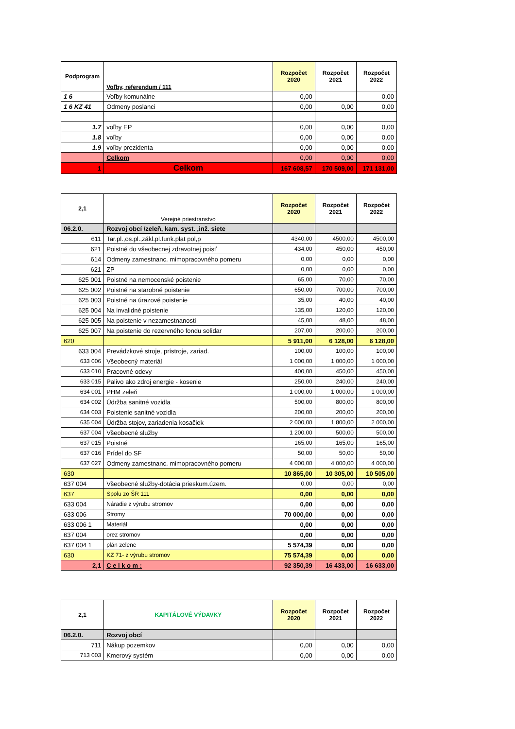| Podprogram | Voľby, referendum / 111 | Rozpočet 2020 | Rozpočet 2021 | Rozpočet 2022 |
| --- | --- | --- | --- | --- |
| 1 6 | Voľby komunálne | 0,00 | | 0,00 |
| 1 6 KZ 41 | Odmeny poslanci | 0,00 | 0,00 | 0,00 |
| 1.7 | voľby EP | 0,00 | 0,00 | 0,00 |
| 1.8 | voľby | 0,00 | 0,00 | 0,00 |
| 1.9 | voľby prezidenta | 0,00 | 0,00 | 0,00 |
| | Celkom | 0,00 | 0,00 | 0,00 |
| 1 | Celkom | 167 608,57 | 170 509,00 | 171 131,00 |
| 2,1 | Verejné priestranstvo | Rozpočet 2020 | Rozpočet 2021 | Rozpočet 2022 |
| --- | --- | --- | --- | --- |
| 06.2.0. | Rozvoj obcí /zeleň, kam. syst. ,inž. siete | | | |
| 611 | Tar.pl.,os.pl.,zákl.pl.funk.plat pol,p | 4340,00 | 4500,00 | 4500,00 |
| 621 | Poistné do všeobecnej zdravotnej poisť | 434,00 | 450,00 | 450,00 |
| 614 | Odmeny zamestnanc. mimopracovného pomeru | 0,00 | 0,00 | 0,00 |
| 621 | ZP | 0,00 | 0,00 | 0,00 |
| 625 001 | Poistné na nemocenské poistenie | 65,00 | 70,00 | 70,00 |
| 625 002 | Poistné na starobné poistenie | 650,00 | 700,00 | 700,00 |
| 625 003 | Poistné na úrazové poistenie | 35,00 | 40,00 | 40,00 |
| 625 004 | Na invalidné poistenie | 135,00 | 120,00 | 120,00 |
| 625 005 | Na poistenie v nezamestnanosti | 45,00 | 48,00 | 48,00 |
| 625 007 | Na poistenie do rezervného fondu solidar | 207,00 | 200,00 | 200,00 |
| 620 | | 5 911,00 | 6 128,00 | 6 128,00 |
| 633 004 | Prevádzkové stroje, prístroje, zariad. | 100,00 | 100,00 | 100,00 |
| 633 006 | Všeobecný materiál | 1 000,00 | 1 000,00 | 1 000,00 |
| 633 010 | Pracovné odevy | 400,00 | 450,00 | 450,00 |
| 633 015 | Palivo ako zdroj energie - kosenie | 250,00 | 240,00 | 240,00 |
| 634 001 | PHM zeleň | 1 000,00 | 1 000,00 | 1 000,00 |
| 634 002 | Údržba sanitné vozidla | 500,00 | 800,00 | 800,00 |
| 634 003 | Poistenie sanitné vozidla | 200,00 | 200,00 | 200,00 |
| 635 004 | Údržba stojov, zariadenia kosačiek | 2 000,00 | 1 800,00 | 2 000,00 |
| 637 004 | Všeobecné služby | 1 200,00 | 500,00 | 500,00 |
| 637 015 | Poistné | 165,00 | 165,00 | 165,00 |
| 637 016 | Prídel do SF | 50,00 | 50,00 | 50,00 |
| 637 027 | Odmeny zamestnanc. mimopracovného pomeru | 4 000,00 | 4 000,00 | 4 000,00 |
| 630 | | 10 865,00 | 10 305,00 | 10 505,00 |
| 637 004 | Všeobecné služby-dotácia prieskum.územ. | 0,00 | 0,00 | 0,00 |
| 637 | Spolu zo ŠR 111 | 0,00 | 0,00 | 0,00 |
| 633 004 | Náradie z výrubu stromov | 0,00 | 0,00 | 0,00 |
| 633 006 | Stromy | 70 000,00 | 0,00 | 0,00 |
| 633 006 1 | Materiál | 0,00 | 0,00 | 0,00 |
| 637 004 | orez stromov | 0,00 | 0,00 | 0,00 |
| 637 004 1 | plán zelene | 5 574,39 | 0,00 | 0,00 |
| 630 | KZ 71- z výrubu stromov | 75 574,39 | 0,00 | 0,00 |
| 2,1 | C e l k o m : | 92 350,39 | 16 433,00 | 16 633,00 |
| 2,1 | KAPITÁLOVÉ VÝDAVKY | Rozpočet 2020 | Rozpočet 2021 | Rozpočet 2022 |
| --- | --- | --- | --- | --- |
| 06.2.0. | Rozvoj obcí | | | |
| 711 | Nákup pozemkov | 0,00 | 0,00 | 0,00 |
| 713 003 | Kmerový systém | 0,00 | 0,00 | 0,00 |